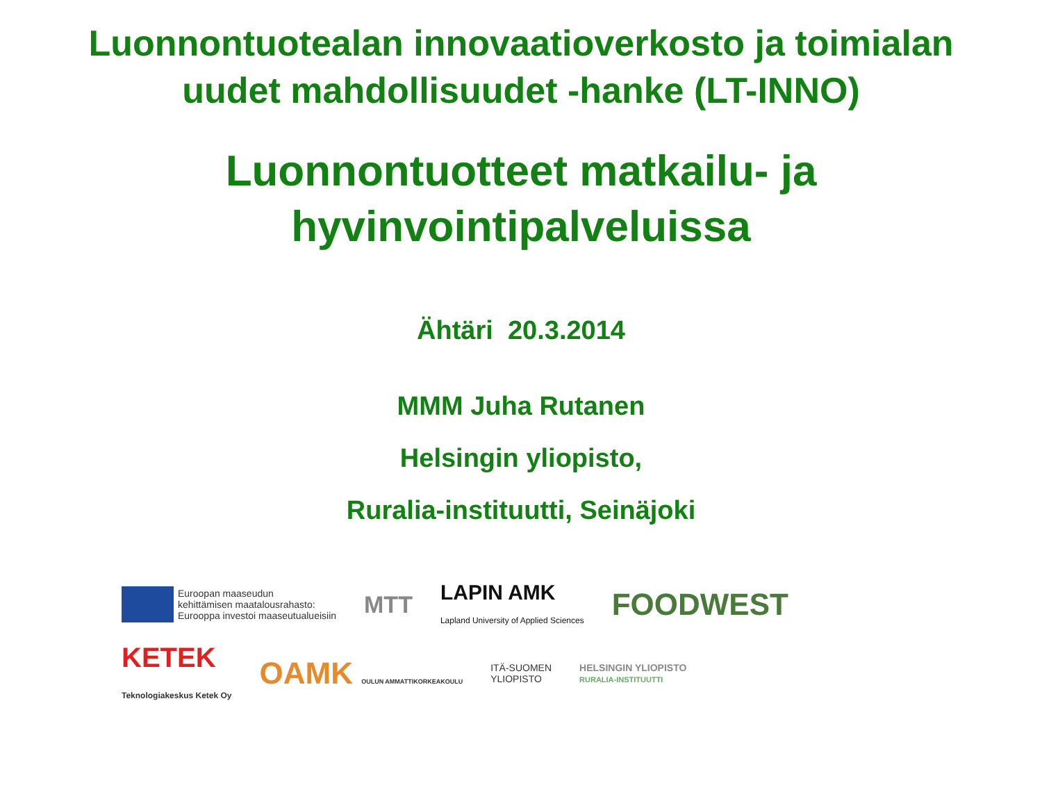Luonnontuotealan innovaatioverkosto ja toimialan
uudet mahdollisuudet -hanke (LT-INNO)
Luonnontuotteet matkailu- ja
hyvinvointipalveluissa
Ähtäri 20.3.2014
MMM Juha Rutanen
Helsingin yliopisto,
Ruralia-instituutti, Seinäjoki
Euroopan maaseudun
kehittämisen maatalousrahasto:
Eurooppa investoi maaseutualueisiin
MTT
LAPIN AMK
Lapland University of Applied Sciences
FOODWEST
KETEK
Teknologiakeskus Ketek Oy
OAMK OULUN AMMATTIKORKEAKOULU
ITÄ-SUOMEN
YLIOPISTO
HELSINGIN YLIOPISTO
RURALIA-INSTITUUTTI